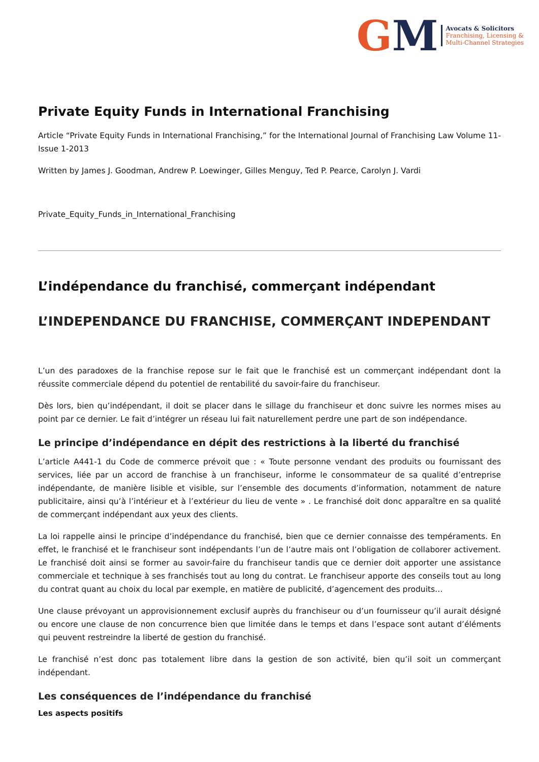GM
Avocats & Solicitors
Franchising, Licensing &
Multi-Channel Strategies
Private Equity Funds in International Franchising
Article “Private Equity Funds in International Franchising,” for the International Journal of Franchising Law Volume 11-Issue 1-2013
Written by James J. Goodman, Andrew P. Loewinger, Gilles Menguy, Ted P. Pearce, Carolyn J. Vardi
Private_Equity_Funds_in_International_Franchising
L’indépendance du franchisé, commerçant indépendant
L’INDEPENDANCE DU FRANCHISE, COMMERÇANT INDEPENDANT
L’un des paradoxes de la franchise repose sur le fait que le franchisé est un commerçant indépendant dont la réussite commerciale dépend du potentiel de rentabilité du savoir-faire du franchiseur.
Dès lors, bien qu’indépendant, il doit se placer dans le sillage du franchiseur et donc suivre les normes mises au point par ce dernier. Le fait d’intégrer un réseau lui fait naturellement perdre une part de son indépendance.
Le principe d’indépendance en dépit des restrictions à la liberté du franchisé
L’article A441-1 du Code de commerce prévoit que : « Toute personne vendant des produits ou fournissant des services, liée par un accord de franchise à un franchiseur, informe le consommateur de sa qualité d’entreprise indépendante, de manière lisible et visible, sur l’ensemble des documents d’information, notamment de nature publicitaire, ainsi qu’à l’intérieur et à l’extérieur du lieu de vente » . Le franchisé doit donc apparaître en sa qualité de commerçant indépendant aux yeux des clients.
La loi rappelle ainsi le principe d’indépendance du franchisé, bien que ce dernier connaisse des tempéraments. En effet, le franchisé et le franchiseur sont indépendants l’un de l’autre mais ont l’obligation de collaborer activement. Le franchisé doit ainsi se former au savoir-faire du franchiseur tandis que ce dernier doit apporter une assistance commerciale et technique à ses franchisés tout au long du contrat. Le franchiseur apporte des conseils tout au long du contrat quant au choix du local par exemple, en matière de publicité, d’agencement des produits…
Une clause prévoyant un approvisionnement exclusif auprès du franchiseur ou d’un fournisseur qu’il aurait désigné ou encore une clause de non concurrence bien que limitée dans le temps et dans l’espace sont autant d’éléments qui peuvent restreindre la liberté de gestion du franchisé.
Le franchisé n’est donc pas totalement libre dans la gestion de son activité, bien qu’il soit un commerçant indépendant.
Les conséquences de l’indépendance du franchisé
Les aspects positifs